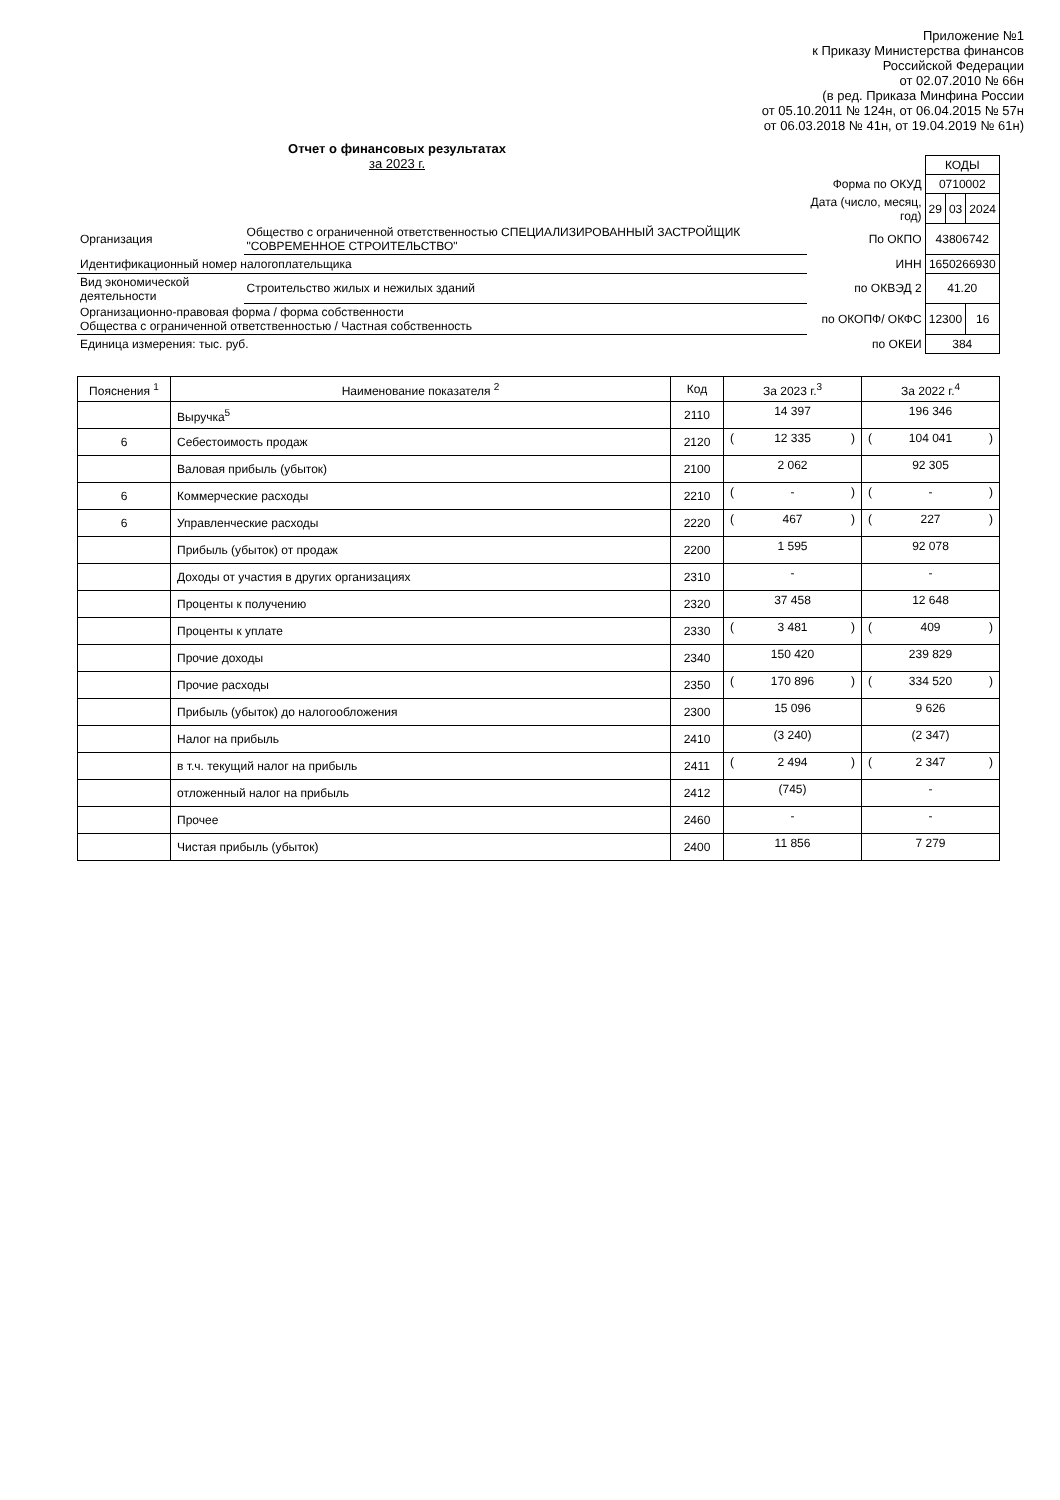Приложение №1
к Приказу Министерства финансов
Российской Федерации
от 02.07.2010 № 66н
(в ред. Приказа Минфина России
от 05.10.2011 № 124н, от 06.04.2015 № 57н
от 06.03.2018 № 41н, от 19.04.2019 № 61н)
Отчет о финансовых результатах
за 2023 г.
| | | | КОДЫ | | |
| | | Форма по ОКУД | 0710002 | | |
| | | Дата (число, месяц, год) | 29 | 03 | 2024 |
| Организация | Общество с ограниченной ответственностью СПЕЦИАЛИЗИРОВАННЫЙ ЗАСТРОЙЩИК "СОВРЕМЕННОЕ СТРОИТЕЛЬСТВО" | По ОКПО | 43806742 | | |
| Идентификационный номер налогоплательщика | | ИНН | 1650266930 | | |
| Вид экономической деятельности | Строительство жилых и нежилых зданий | по ОКВЭД 2 | 41.20 | | |
| Организационно-правовая форма / форма собственности Общества с ограниченной ответственностью / Частная собственность | | по ОКОПФ/ ОКФС | 12300 | | 16 |
| Единица измерения: тыс. руб. | | по ОКЕИ | 384 | | |
| Пояснения <sup>1</sup> | Наименование показателя <sup>2</sup> | Код | За 2023 г.<sup>3</sup> | За 2022 г.<sup>4</sup> |
| --- | --- | --- | --- | --- |
| | Выручка<sup>5</sup> | 2110 | 14 397 | 196 346 |
| 6 | Себестоимость продаж | 2120 | ( 12 335 ) | ( 104 041 ) |
| | Валовая прибыль (убыток) | 2100 | 2 062 | 92 305 |
| 6 | Коммерческие расходы | 2210 | ( - ) | ( - ) |
| 6 | Управленческие расходы | 2220 | ( 467 ) | ( 227 ) |
| | Прибыль (убыток) от продаж | 2200 | 1 595 | 92 078 |
| | Доходы от участия в других организациях | 2310 | - | - |
| | Проценты к получению | 2320 | 37 458 | 12 648 |
| | Проценты к уплате | 2330 | ( 3 481 ) | ( 409 ) |
| | Прочие доходы | 2340 | 150 420 | 239 829 |
| | Прочие расходы | 2350 | ( 170 896 ) | ( 334 520 ) |
| | Прибыль (убыток) до налогообложения | 2300 | 15 096 | 9 626 |
| | Налог на прибыль | 2410 | (3 240) | (2 347) |
| | в т.ч. текущий налог на прибыль | 2411 | ( 2 494 ) | ( 2 347 ) |
| | отложенный налог на прибыль | 2412 | (745) | - |
| | Прочее | 2460 | - | - |
| | Чистая прибыль (убыток) | 2400 | 11 856 | 7 279 |